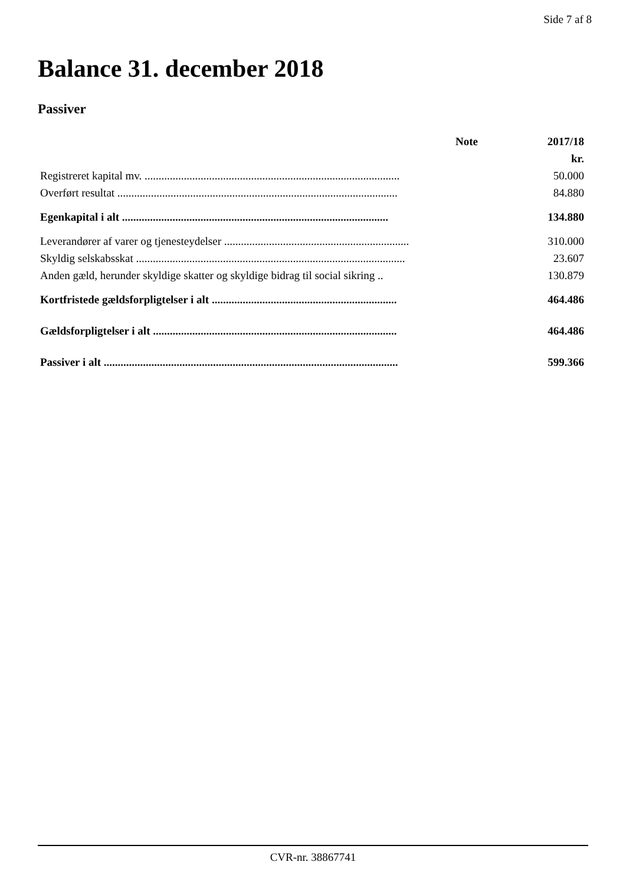Side 7 af 8
Balance 31. december 2018
Passiver
| | Note | 2017/18 |
| --- | --- | --- |
| | | kr. |
| Registreret kapital mv. ........................................................................................... | | 50.000 |
| Overført resultat .................................................................................................... | | 84.880 |
| Egenkapital i alt ............................................................................................... | | 134.880 |
| Leverandører af varer og tjenesteydelser .................................................................. | | 310.000 |
| Skyldig selskabsskat ................................................................................................ | | 23.607 |
| Anden gæld, herunder skyldige skatter og skyldige bidrag til social sikring .. | | 130.879 |
| Kortfristede gældsforpligtelser i alt .................................................................. | | 464.486 |
| Gældsforpligtelser i alt ....................................................................................... | | 464.486 |
| Passiver i alt ......................................................................................................... | | 599.366 |
CVR-nr. 38867741